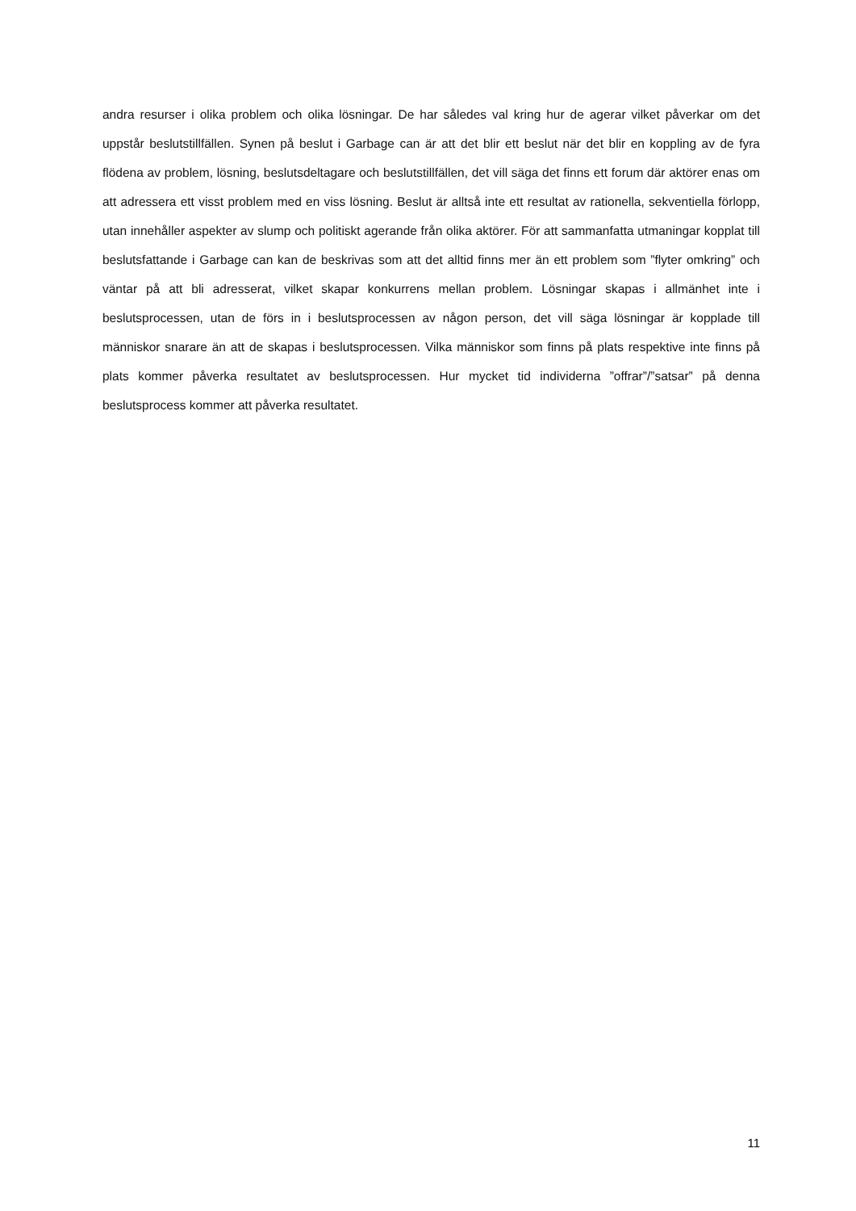andra resurser i olika problem och olika lösningar. De har således val kring hur de agerar vilket påverkar om det uppstår beslutstillfällen. Synen på beslut i Garbage can är att det blir ett beslut när det blir en koppling av de fyra flödena av problem, lösning, beslutsdeltagare och beslutstillfällen, det vill säga det finns ett forum där aktörer enas om att adressera ett visst problem med en viss lösning. Beslut är alltså inte ett resultat av rationella, sekventiella förlopp, utan innehåller aspekter av slump och politiskt agerande från olika aktörer. För att sammanfatta utmaningar kopplat till beslutsfattande i Garbage can kan de beskrivas som att det alltid finns mer än ett problem som ”flyter omkring” och väntar på att bli adresserat, vilket skapar konkurrens mellan problem. Lösningar skapas i allmänhet inte i beslutsprocessen, utan de förs in i beslutsprocessen av någon person, det vill säga lösningar är kopplade till människor snarare än att de skapas i beslutsprocessen. Vilka människor som finns på plats respektive inte finns på plats kommer påverka resultatet av beslutsprocessen. Hur mycket tid individerna ”offrar”/”satsar” på denna beslutsprocess kommer att påverka resultatet.
11